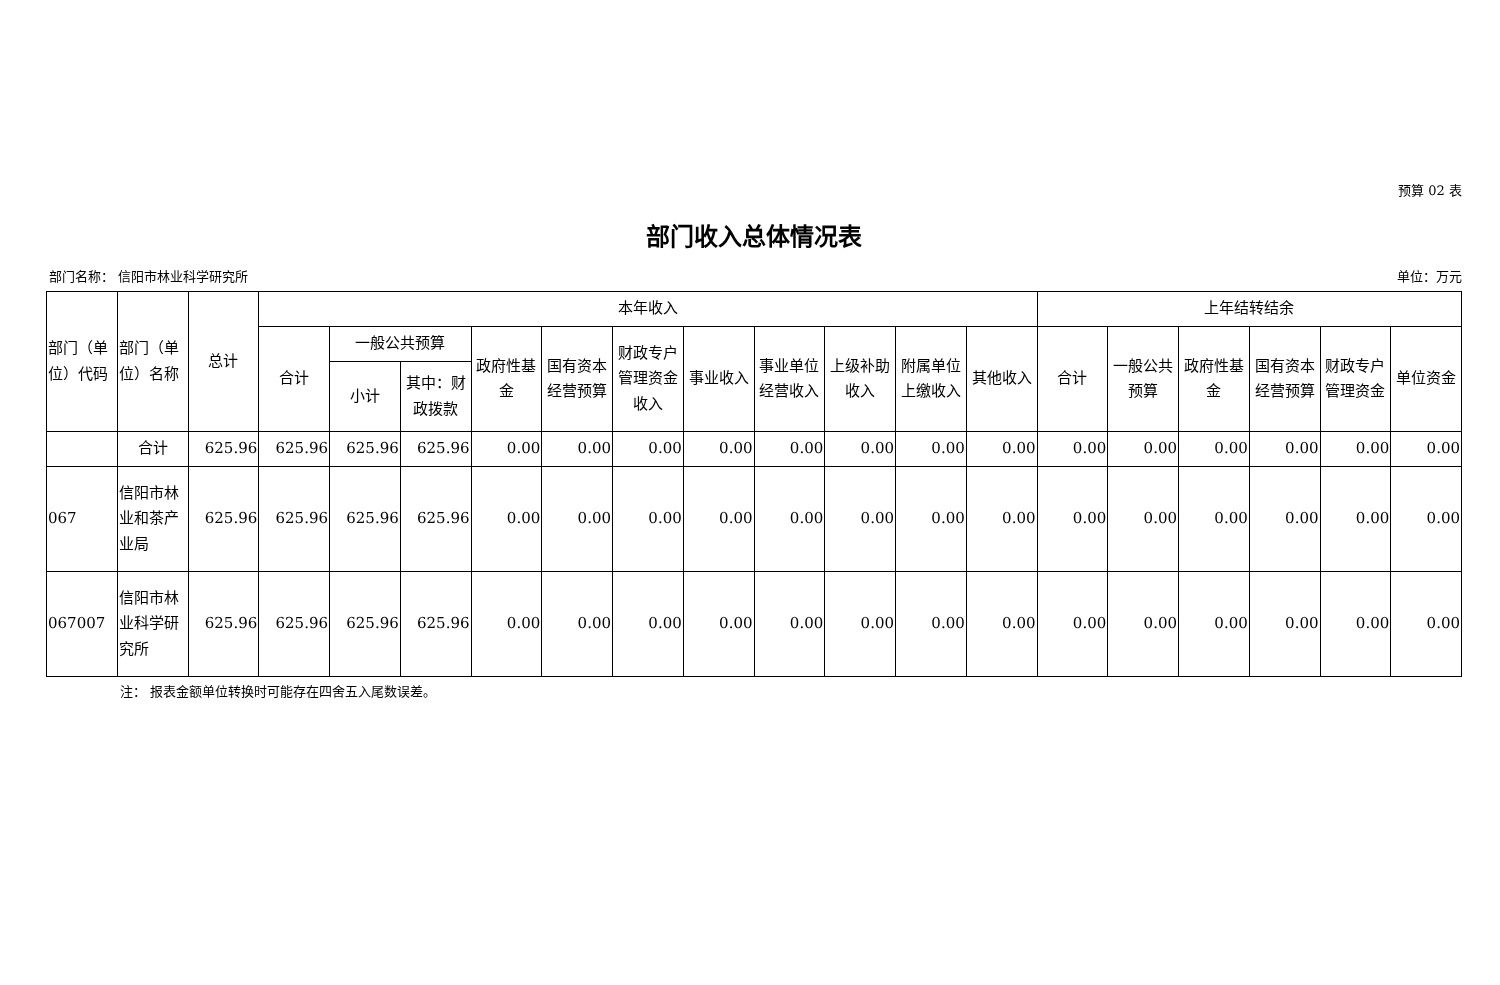预算 02 表
部门收入总体情况表
部门名称： 信阳市林业科学研究所 单位：万元
| 部门（单位）代码 | 部门（单位）名称 | 总计 | 本年收入 | | | | | | | | | | | 上年结转结余 | | | | | |
| --- | --- | --- | --- | --- | --- | --- | --- | --- | --- | --- | --- | --- | --- | --- | --- | --- | --- | --- | --- |
| | | | 合计 | 一般公共预算 | | 政府性基金 | 国有资本经营预算 | 财政专户管理资金收入 | 事业收入 | 事业单位经营收入 | 上级补助收入 | 附属单位上缴收入 | 其他收入 | 合计 | 一般公共预算 | 政府性基金 | 国有资本经营预算 | 财政专户管理资金 | 单位资金 |
| | | | | 小计 | 其中：财政拨款 | | | | | | | | | | | | | | |
| | 合计 | 625.96 | 625.96 | 625.96 | 625.96 | 0.00 | 0.00 | 0.00 | 0.00 | 0.00 | 0.00 | 0.00 | 0.00 | 0.00 | 0.00 | 0.00 | 0.00 | 0.00 | 0.00 |
| 067 | 信阳市林业和茶产业局 | 625.96 | 625.96 | 625.96 | 625.96 | 0.00 | 0.00 | 0.00 | 0.00 | 0.00 | 0.00 | 0.00 | 0.00 | 0.00 | 0.00 | 0.00 | 0.00 | 0.00 | 0.00 |
| 067007 | 信阳市林业科学研究所 | 625.96 | 625.96 | 625.96 | 625.96 | 0.00 | 0.00 | 0.00 | 0.00 | 0.00 | 0.00 | 0.00 | 0.00 | 0.00 | 0.00 | 0.00 | 0.00 | 0.00 | 0.00 |
注： 报表金额单位转换时可能存在四舍五入尾数误差。